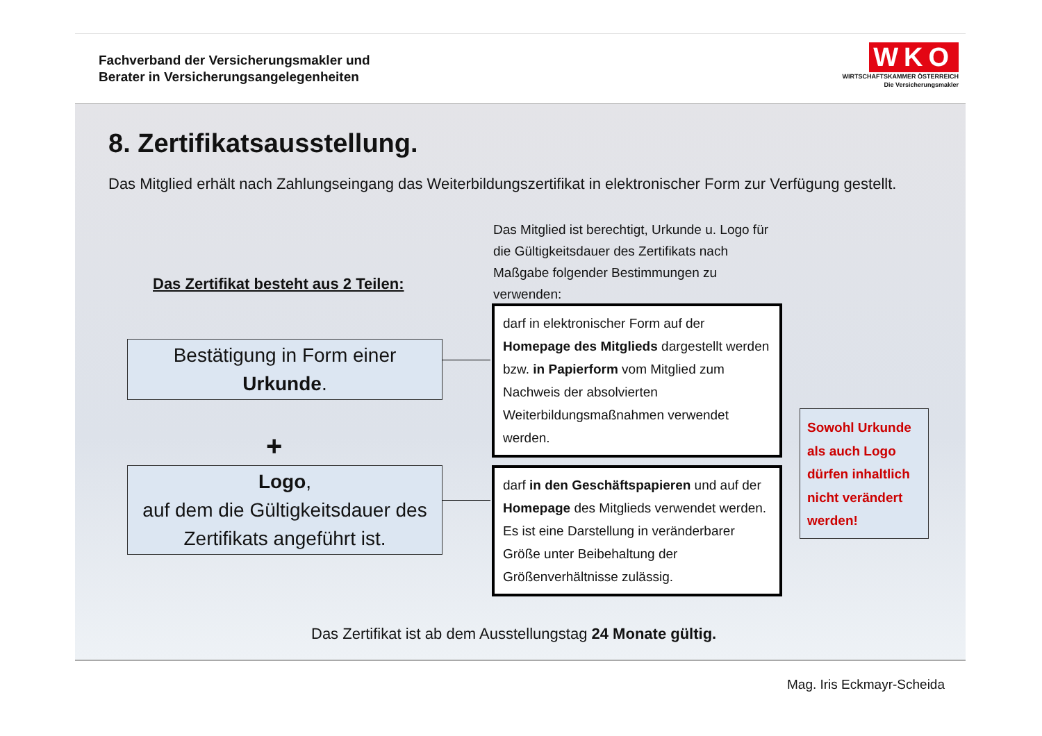Fachverband der Versicherungsmakler und
Berater in Versicherungsangelegenheiten
WKO
WIRTSCHAFTSKAMMER ÖSTERREICH
Die Versicherungsmakler
8. Zertifikatsausstellung.
Das Mitglied erhält nach Zahlungseingang das Weiterbildungszertifikat in elektronischer Form zur Verfügung gestellt.
Das Zertifikat besteht aus 2 Teilen:
Das Mitglied ist berechtigt, Urkunde u. Logo für die Gültigkeitsdauer des Zertifikats nach Maßgabe folgender Bestimmungen zu verwenden:
Bestätigung in Form einer
Urkunde.
+
Logo,
auf dem die Gültigkeitsdauer des Zertifikats angeführt ist.
darf in elektronischer Form auf der Homepage des Mitglieds dargestellt werden bzw. in Papierform vom Mitglied zum Nachweis der absolvierten Weiterbildungsmaßnahmen verwendet werden.
darf in den Geschäftspapieren und auf der Homepage des Mitglieds verwendet werden. Es ist eine Darstellung in veränderbarer Größe unter Beibehaltung der Größenverhältnisse zulässig.
Sowohl Urkunde als auch Logo dürfen inhaltlich nicht verändert werden!
Das Zertifikat ist ab dem Ausstellungstag 24 Monate gültig.
Mag. Iris Eckmayr-Scheida